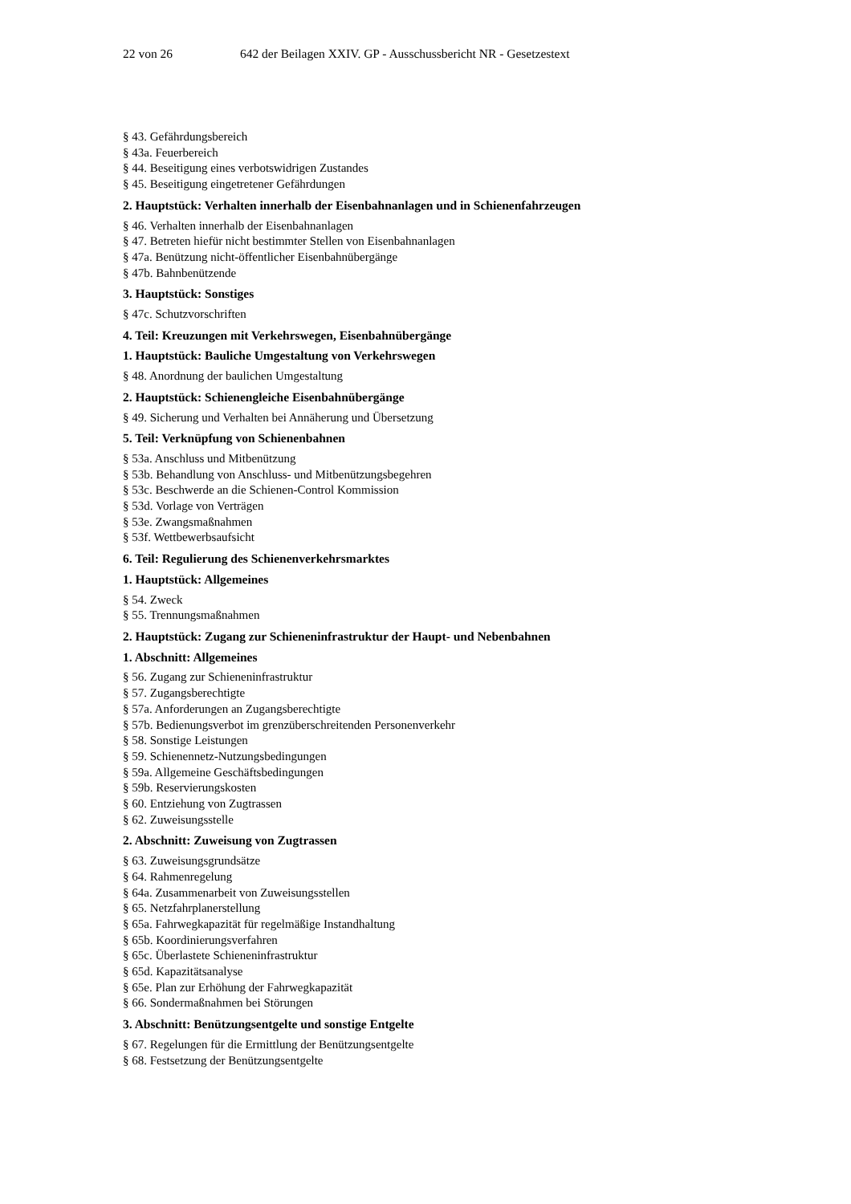22 von 26 642 der Beilagen XXIV. GP - Ausschussbericht NR - Gesetzestext
§ 43. Gefährdungsbereich
§ 43a. Feuerbereich
§ 44. Beseitigung eines verbotswidrigen Zustandes
§ 45. Beseitigung eingetretener Gefährdungen
2. Hauptstück: Verhalten innerhalb der Eisenbahnanlagen und in Schienenfahrzeugen
§ 46. Verhalten innerhalb der Eisenbahnanlagen
§ 47. Betreten hiefür nicht bestimmter Stellen von Eisenbahnanlagen
§ 47a. Benützung nicht-öffentlicher Eisenbahnübergänge
§ 47b. Bahnbenützende
3. Hauptstück: Sonstiges
§ 47c. Schutzvorschriften
4. Teil: Kreuzungen mit Verkehrswegen, Eisenbahnübergänge
1. Hauptstück: Bauliche Umgestaltung von Verkehrswegen
§ 48. Anordnung der baulichen Umgestaltung
2. Hauptstück: Schienengleiche Eisenbahnübergänge
§ 49. Sicherung und Verhalten bei Annäherung und Übersetzung
5. Teil: Verknüpfung von Schienenbahnen
§ 53a. Anschluss und Mitbenützung
§ 53b. Behandlung von Anschluss- und Mitbenützungsbegehren
§ 53c. Beschwerde an die Schienen-Control Kommission
§ 53d. Vorlage von Verträgen
§ 53e. Zwangsmaßnahmen
§ 53f. Wettbewerbsaufsicht
6. Teil: Regulierung des Schienenverkehrsmarktes
1. Hauptstück: Allgemeines
§ 54. Zweck
§ 55. Trennungsmaßnahmen
2. Hauptstück: Zugang zur Schieneninfrastruktur der Haupt- und Nebenbahnen
1. Abschnitt: Allgemeines
§ 56. Zugang zur Schieneninfrastruktur
§ 57. Zugangsberechtigte
§ 57a. Anforderungen an Zugangsberechtigte
§ 57b. Bedienungsverbot im grenzüberschreitenden Personenverkehr
§ 58. Sonstige Leistungen
§ 59. Schienennetz-Nutzungsbedingungen
§ 59a. Allgemeine Geschäftsbedingungen
§ 59b. Reservierungskosten
§ 60. Entziehung von Zugtrassen
§ 62. Zuweisungsstelle
2. Abschnitt: Zuweisung von Zugtrassen
§ 63. Zuweisungsgrundsätze
§ 64. Rahmenregelung
§ 64a. Zusammenarbeit von Zuweisungsstellen
§ 65. Netzfahrplanerstellung
§ 65a. Fahrwegkapazität für regelmäßige Instandhaltung
§ 65b. Koordinierungsverfahren
§ 65c. Überlastete Schieneninfrastruktur
§ 65d. Kapazitätsanalyse
§ 65e. Plan zur Erhöhung der Fahrwegkapazität
§ 66. Sondermaßnahmen bei Störungen
3. Abschnitt: Benützungsentgelte und sonstige Entgelte
§ 67. Regelungen für die Ermittlung der Benützungsentgelte
§ 68. Festsetzung der Benützungsentgelte